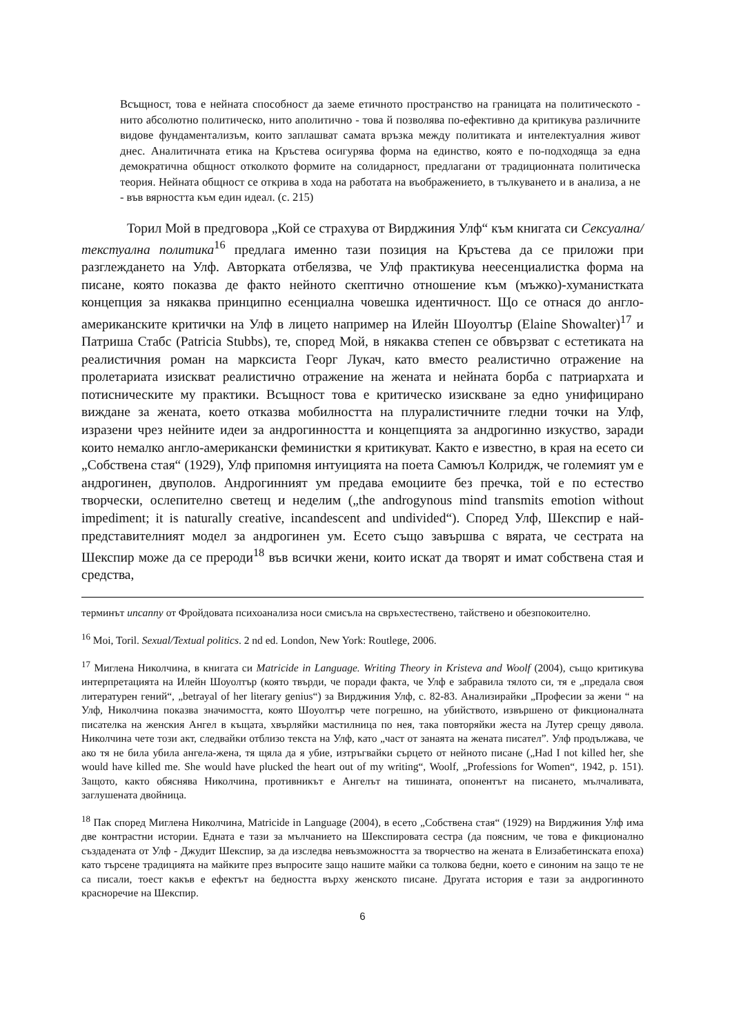Всъщност, това е нейната способност да заеме етичното пространство на границата на политическото - нито абсолютно политическо, нито аполитично - това й позволява по-ефективно да критикува различните видове фундаментализъм, които заплашват самата връзка между политиката и интелектуалния живот днес. Аналитичната етика на Кръстева осигурява форма на единство, която е по-подходяща за една демократична общност отколкото формите на солидарност, предлагани от традиционната политическа теория. Нейната общност се открива в хода на работата на въображението, в тълкуването и в анализа, а не - във вярността към един идеал. (с. 215)
Торил Мой в предговора „Кой се страхува от Вирджиния Улф“ към книгата си Сексуална/текстуална политика<sup>16</sup> предлага именно тази позиция на Кръстева да се приложи при разглеждането на Улф. Авторката отбелязва, че Улф практикува неесенциалистка форма на писане, която показва де факто нейното скептично отношение към (мъжко)-хуманистката концепция за някаква принципно есенциална човешка идентичност. Що се отнася до англо-американските критички на Улф в лицето например на Илейн Шоуолтър (Elaine Showalter)<sup>17</sup> и Патриша Стабс (Patricia Stubbs), те, според Мой, в някаква степен се обвързват с естетиката на реалистичния роман на марксиста Георг Лукач, като вместо реалистично отражение на пролетариата изискват реалистично отражение на жената и нейната борба с патриархата и потисническите му практики. Всъщност това е критическо изискване за едно унифицирано виждане за жената, което отказва мобилността на плуралистичните гледни точки на Улф, изразени чрез нейните идеи за андрогинността и концепцията за андрогинно изкуство, заради които немалко англо-американски феминистки я критикуват. Както е известно, в края на есето си „Собствена стая“ (1929), Улф припомня интуицията на поета Самюъл Колридж, че големият ум е андрогинен, двуполов. Андрогинният ум предава емоциите без пречка, той е по естество творчески, ослепително светещ и неделим („the androgynous mind transmits emotion without impediment; it is naturally creative, incandescent and undivided“). Според Улф, Шекспир е най-представителният модел за андрогинен ум. Есето също завършва с вярата, че сестрата на Шекспир може да се прероди<sup>18</sup> във всички жени, които искат да творят и имат собствена стая и средства,
терминът uncanny от Фройдовата психоанализа носи смисъла на свръхестествено, тайствено и обезпокоително.
<sup>16</sup> Moi, Toril. Sexual/Textual politics. 2 nd ed. London, New York: Routlege, 2006.
<sup>17</sup> Миглена Николчина, в книгата си Matricide in Language. Writing Theory in Kristeva and Woolf (2004), също критикува интерпретацията на Илейн Шоуолтър (която твърди, че поради факта, че Улф е забравила тялото си, тя е „предала своя литературен гений“, „betrayal of her literary genius“) за Вирджиния Улф, с. 82-83. Анализирайки „Професии за жени “ на Улф, Николчина показва значимостта, която Шоуолтър чете погрешно, на убийството, извършено от фикционалната писателка на женския Ангел в къщата, хвърляйки мастилница по нея, така повторяйки жеста на Лутер срещу дявола. Николчина чете този акт, следвайки отблизо текста на Улф, като „част от занаята на жената писател”. Улф продължава, че ако тя не била убила ангела-жена, тя щяла да я убие, изтръгвайки сърцето от нейното писане („Had I not killed her, she would have killed me. She would have plucked the heart out of my writing“, Woolf, „Professions for Women“, 1942, p. 151). Защото, както обяснява Николчина, противникът е Ангелът на тишината, опонентът на писането, мълчаливата, заглушената двойница.
<sup>18</sup> Пак според Миглена Николчина, Matricide in Language (2004), в есето „Собствена стая“ (1929) на Вирджиния Улф има две контрастни истории. Едната е тази за мълчанието на Шекспировата сестра (да поясним, че това е фикционално създадената от Улф - Джудит Шекспир, за да изследва невъзможността за творчество на жената в Елизабетинската епоха) като търсене традицията на майките през въпросите защо нашите майки са толкова бедни, което е синоним на защо те не са писали, тоест какъв е ефектът на бедността върху женското писане. Другата история е тази за андрогинното красноречие на Шекспир.
6